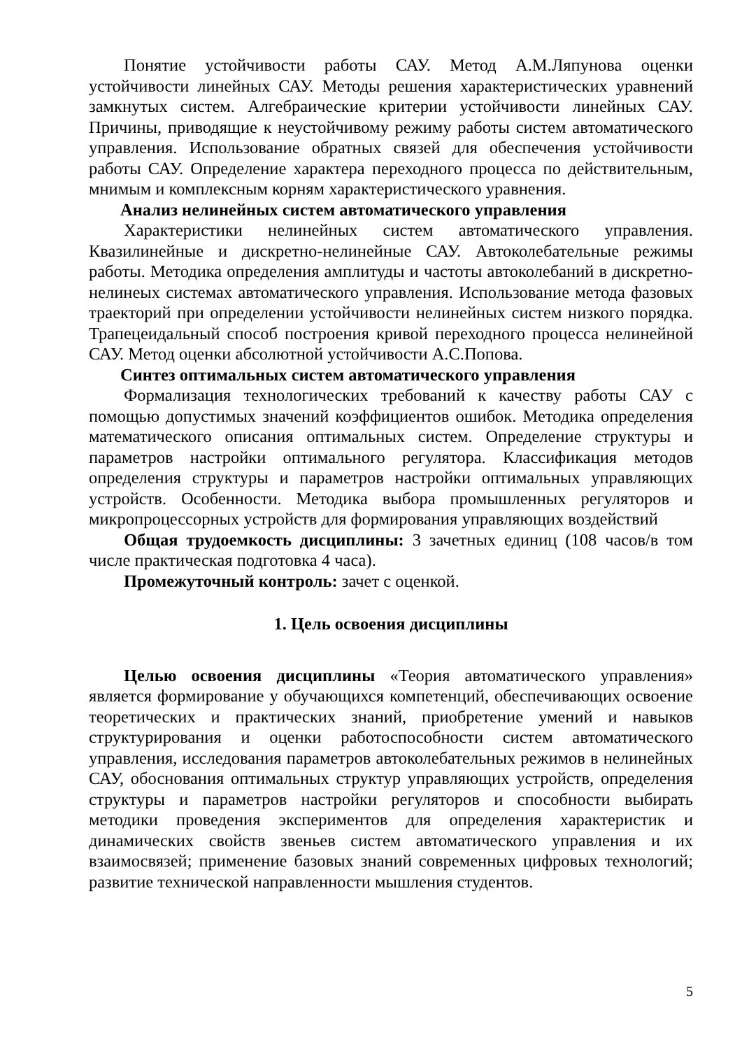Понятие устойчивости работы САУ. Метод А.М.Ляпунова оценки устойчивости линейных САУ. Методы решения характеристических уравнений замкнутых систем. Алгебраические критерии устойчивости линейных САУ. Причины, приводящие к неустойчивому режиму работы систем автоматического управления. Использование обратных связей для обеспечения устойчивости работы САУ. Определение характера переходного процесса по действительным, мнимым и комплексным корням характеристического уравнения.
Анализ нелинейных систем автоматического управления
Характеристики нелинейных систем автоматического управления. Квазилинейные и дискретно-нелинейные САУ. Автоколебательные режимы работы. Методика определения амплитуды и частоты автоколебаний в дискретно-нелинеых системах автоматического управления. Использование метода фазовых траекторий при определении устойчивости нелинейных систем низкого порядка. Трапецеидальный способ построения кривой переходного процесса нелинейной САУ. Метод оценки абсолютной устойчивости А.С.Попова.
Синтез оптимальных систем автоматического управления
Формализация технологических требований к качеству работы САУ с помощью допустимых значений коэффициентов ошибок. Методика определения математического описания оптимальных систем. Определение структуры и параметров настройки оптимального регулятора. Классификация методов определения структуры и параметров настройки оптимальных управляющих устройств. Особенности. Методика выбора промышленных регуляторов и микропроцессорных устройств для формирования управляющих воздействий
Общая трудоемкость дисциплины: 3 зачетных единиц (108 часов/в том числе практическая подготовка 4 часа).
Промежуточный контроль: зачет с оценкой.
1. Цель освоения дисциплины
Целью освоения дисциплины «Теория автоматического управления» является формирование у обучающихся компетенций, обеспечивающих освоение теоретических и практических знаний, приобретение умений и навыков структурирования и оценки работоспособности систем автоматического управления, исследования параметров автоколебательных режимов в нелинейных САУ, обоснования оптимальных структур управляющих устройств, определения структуры и параметров настройки регуляторов и способности выбирать методики проведения экспериментов для определения характеристик и динамических свойств звеньев систем автоматического управления и их взаимосвязей; применение базовых знаний современных цифровых технологий; развитие технической направленности мышления студентов.
5